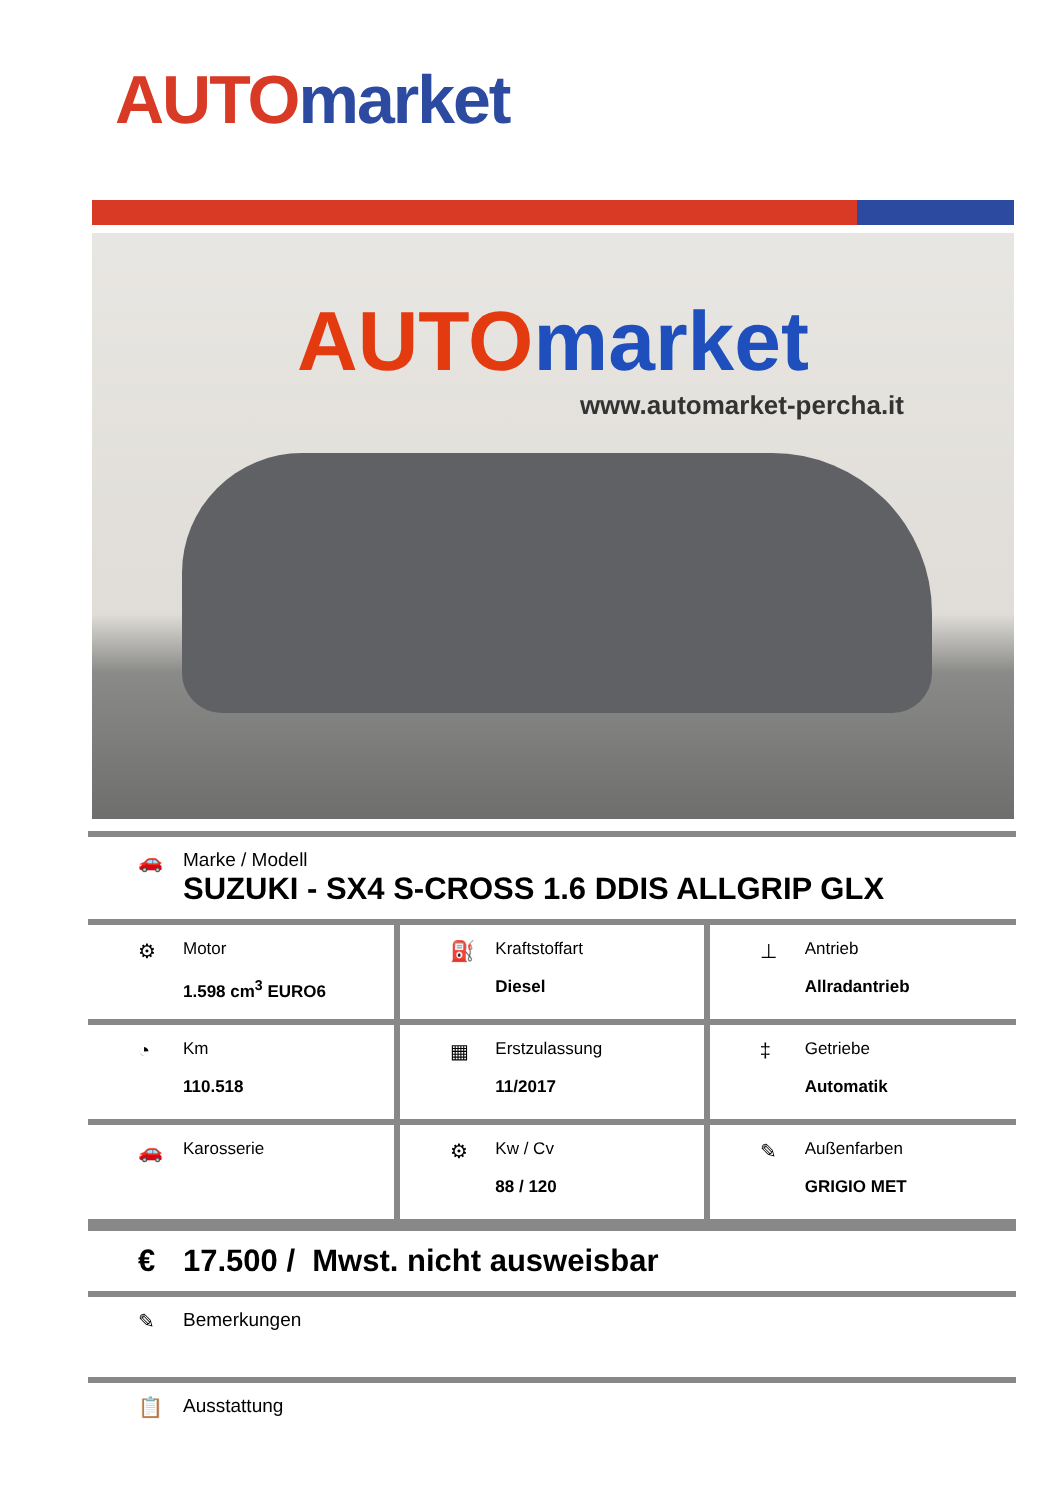AUTO market
AUTO market
www.automarket-percha.it
🚗 Marke / Modell
SUZUKI - SX4 S-CROSS 1.6 DDIS ALLGRIP GLX
| ⚙ Motor 1.598 cm<sup>3</sup> EURO6 | ⛽ Kraftstoffart Diesel | ⊥ Antrieb Allradantrieb |
| ◔ Km 110.518 | ▦ Erstzulassung 11/2017 | ‡ Getriebe Automatik |
| 🚗 Karosserie | ⚙ Kw / Cv 88 / 120 | ✎ Außenfarben GRIGIO MET |
€ 17.500 / Mwst. nicht ausweisbar
✎ Bemerkungen
📋 Ausstattung